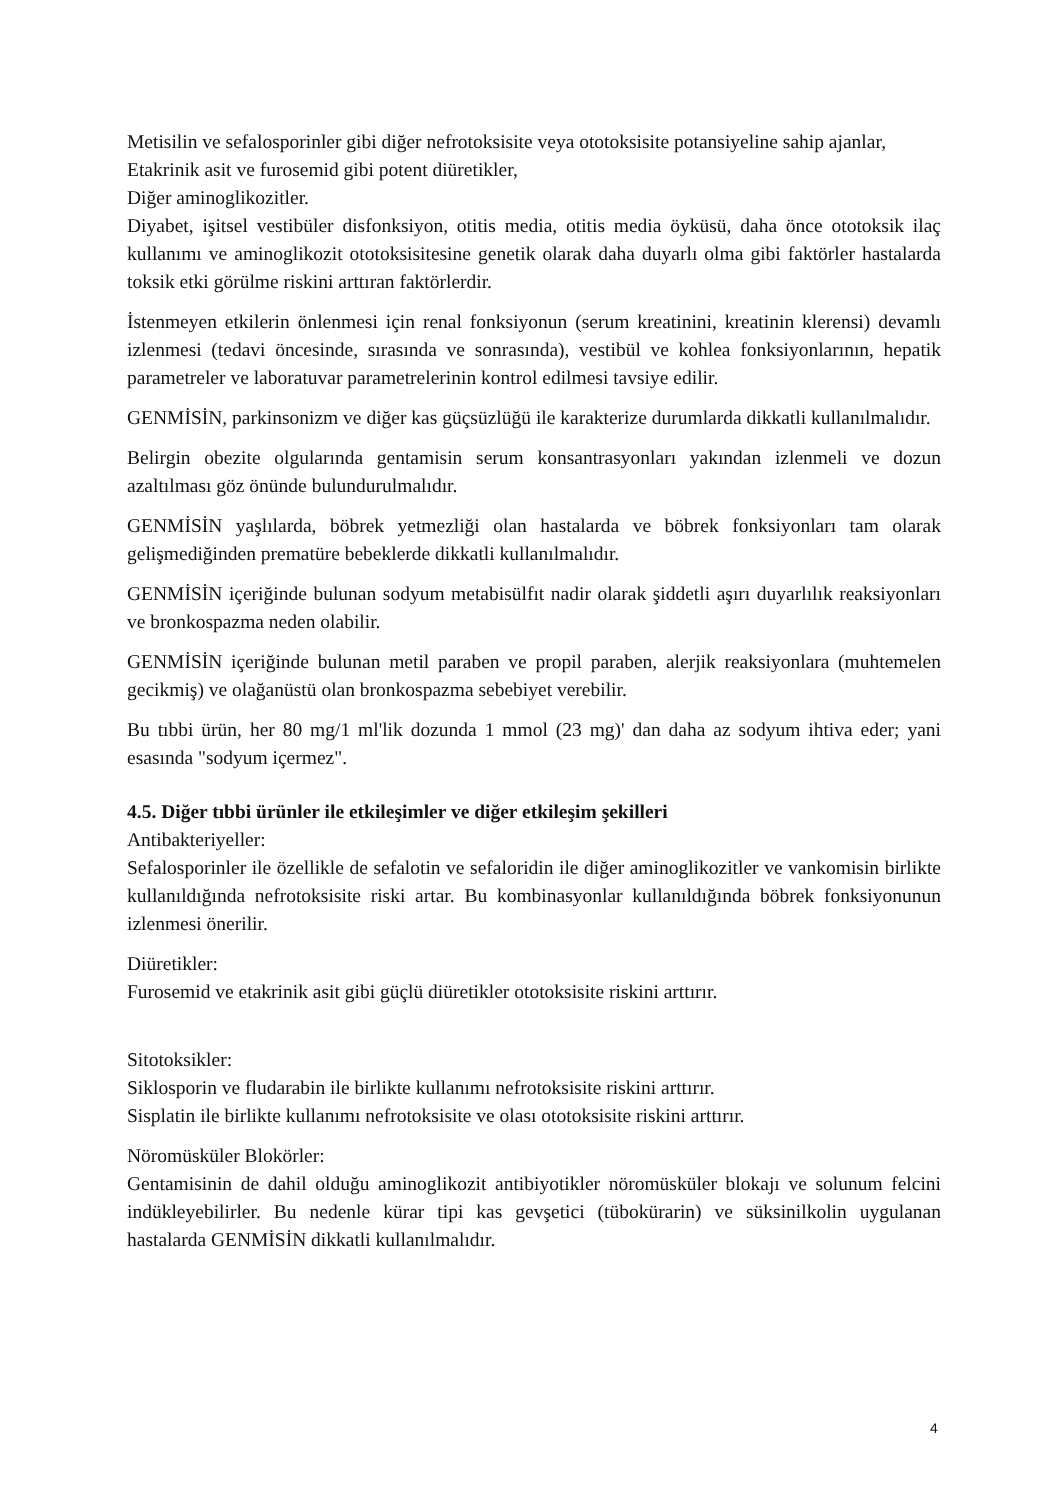Metisilin ve sefalosporinler gibi diğer nefrotoksisite veya ototoksisite potansiyeline sahip ajanlar,
Etakrinik asit ve furosemid gibi potent diüretikler,
Diğer aminoglikozitler.
Diyabet, işitsel vestibüler disfonksiyon, otitis media, otitis media öyküsü, daha önce ototoksik ilaç kullanımı ve aminoglikozit ototoksisitesine genetik olarak daha duyarlı olma gibi faktörler hastalarda toksik etki görülme riskini arttıran faktörlerdir.
İstenmeyen etkilerin önlenmesi için renal fonksiyonun (serum kreatinini, kreatinin klerensi) devamlı izlenmesi (tedavi öncesinde, sırasında ve sonrasında), vestibül ve kohlea fonksiyonlarının, hepatik parametreler ve laboratuvar parametrelerinin kontrol edilmesi tavsiye edilir.
GENMİSİN, parkinsonizm ve diğer kas güçsüzlüğü ile karakterize durumlarda dikkatli kullanılmalıdır.
Belirgin obezite olgularında gentamisin serum konsantrasyonları yakından izlenmeli ve dozun azaltılması göz önünde bulundurulmalıdır.
GENMİSİN yaşlılarda, böbrek yetmezliği olan hastalarda ve böbrek fonksiyonları tam olarak gelişmediğinden prematüre bebeklerde dikkatli kullanılmalıdır.
GENMİSİN içeriğinde bulunan sodyum metabisülfıt nadir olarak şiddetli aşırı duyarlılık reaksiyonları ve bronkospazma neden olabilir.
GENMİSİN içeriğinde bulunan metil paraben ve propil paraben, alerjik reaksiyonlara (muhtemelen gecikmiş) ve olağanüstü olan bronkospazma sebebiyet verebilir.
Bu tıbbi ürün, her 80 mg/1 ml'lik dozunda 1 mmol (23 mg)' dan daha az sodyum ihtiva eder; yani esasında "sodyum içermez".
4.5. Diğer tıbbi ürünler ile etkileşimler ve diğer etkileşim şekilleri
Antibakteriyeller:
Sefalosporinler ile özellikle de sefalotin ve sefaloridin ile diğer aminoglikozitler ve vankomisin birlikte kullanıldığında nefrotoksisite riski artar. Bu kombinasyonlar kullanıldığında böbrek fonksiyonunun izlenmesi önerilir.
Diüretikler:
Furosemid ve etakrinik asit gibi güçlü diüretikler ototoksisite riskini arttırır.
Sitotoksikler:
Siklosporin ve fludarabin ile birlikte kullanımı nefrotoksisite riskini arttırır.
Sisplatin ile birlikte kullanımı nefrotoksisite ve olası ototoksisite riskini arttırır.
Nöromüsküler Blokörler:
Gentamisinin de dahil olduğu aminoglikozit antibiyotikler nöromüsküler blokajı ve solunum felcini indükleyebilirler. Bu nedenle kürar tipi kas gevşetici (tübokürarin) ve süksinilkolin uygulanan hastalarda GENMİSİN dikkatli kullanılmalıdır.
4